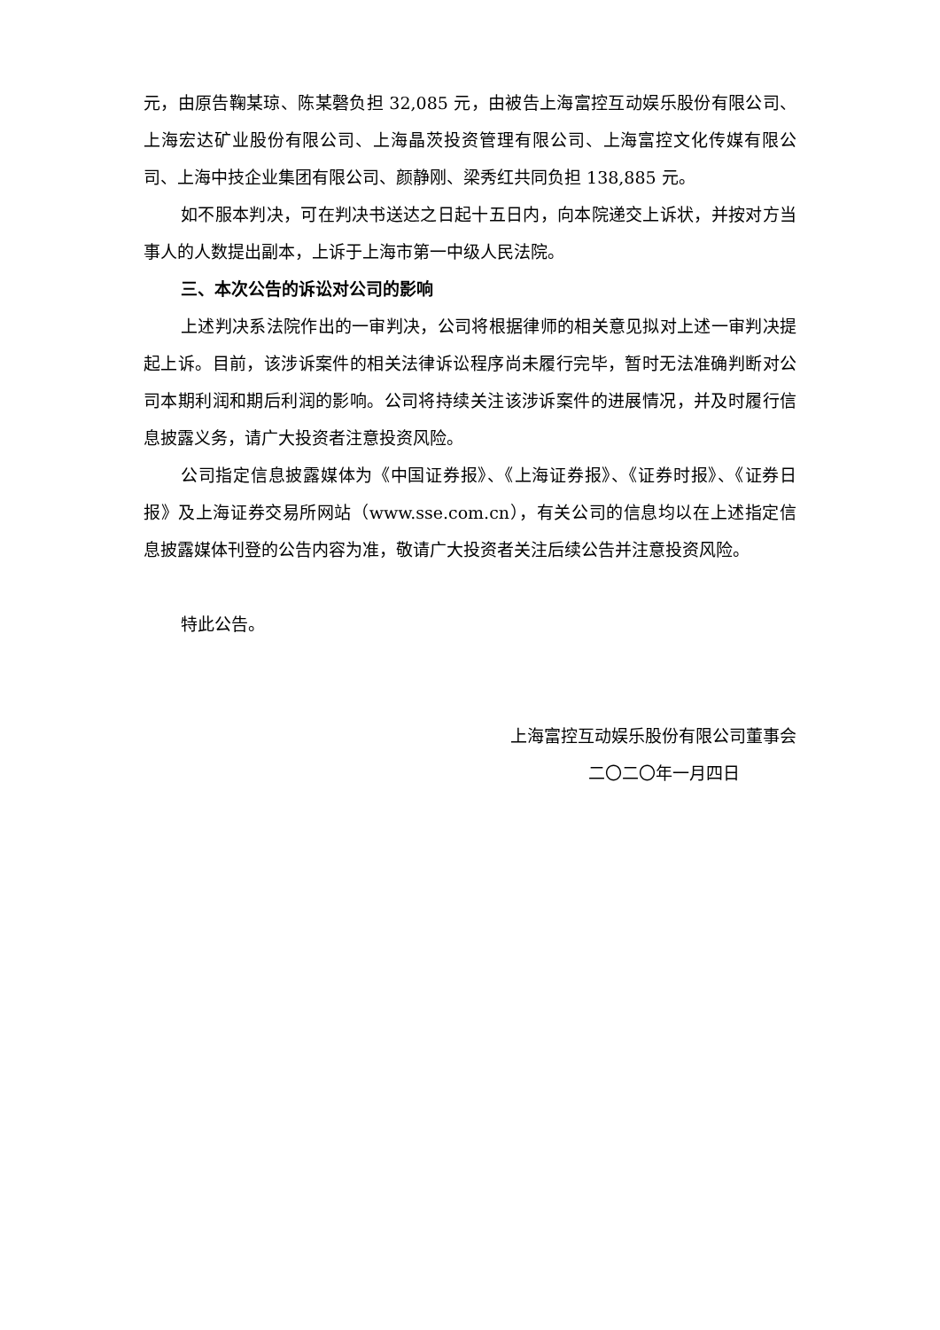元，由原告鞠某琼、陈某磬负担 32,085 元，由被告上海富控互动娱乐股份有限公司、上海宏达矿业股份有限公司、上海晶茨投资管理有限公司、上海富控文化传媒有限公司、上海中技企业集团有限公司、颜静刚、梁秀红共同负担 138,885 元。
如不服本判决，可在判决书送达之日起十五日内，向本院递交上诉状，并按对方当事人的人数提出副本，上诉于上海市第一中级人民法院。
三、本次公告的诉讼对公司的影响
上述判决系法院作出的一审判决，公司将根据律师的相关意见拟对上述一审判决提起上诉。目前，该涉诉案件的相关法律诉讼程序尚未履行完毕，暂时无法准确判断对公司本期利润和期后利润的影响。公司将持续关注该涉诉案件的进展情况，并及时履行信息披露义务，请广大投资者注意投资风险。
公司指定信息披露媒体为《中国证券报》、《上海证券报》、《证券时报》、《证券日报》及上海证券交易所网站（www.sse.com.cn），有关公司的信息均以在上述指定信息披露媒体刊登的公告内容为准，敬请广大投资者关注后续公告并注意投资风险。
特此公告。
上海富控互动娱乐股份有限公司董事会
二〇二〇年一月四日